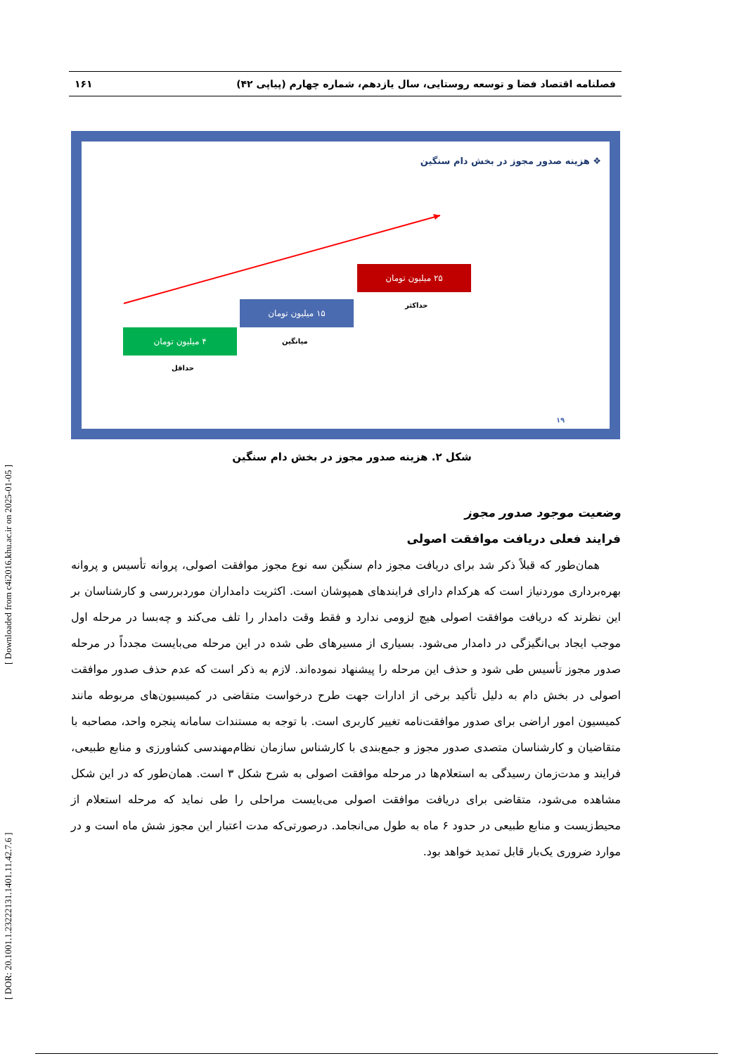[ DOR: 20.1001.1.23222131.1401.11.42.7.6 ] [ Downloaded from c4i2016.khu.ac.ir on 2025-01-05 ]
فصلنامه اقتصاد فضا و توسعه روستایی، سال یازدهم، شماره چهارم (پیاپی ۴۲) ۱۶۱
❖ هزینه صدور مجوز در بخش دام سنگین
۴ میلیون تومان
حداقل
۱۵ میلیون تومان
میانگین
۲۵ میلیون تومان
حداکثر
۱۹
شکل ۲. هزینه صدور مجوز در بخش دام سنگین
وضعیت موجود صدور مجوز
فرایند فعلی دریافت موافقت اصولی
همان‌طور که قبلاً ذکر شد برای دریافت مجوز دام سنگین سه نوع مجوز موافقت اصولی، پروانه تأسیس و پروانه بهره‌برداری موردنیاز است که هرکدام دارای فرایندهای همپوشان است. اکثریت دامداران موردبررسی و کارشناسان بر این نظرند که دریافت موافقت اصولی هیچ لزومی ندارد و فقط وقت دامدار را تلف می‌کند و چه‌بسا در مرحله اول موجب ایجاد بی‌انگیزگی در دامدار می‌شود. بسیاری از مسیرهای طی شده در این مرحله می‌بایست مجدداً در مرحله صدور مجوز تأسیس طی شود و حذف این مرحله را پیشنهاد نموده‌اند. لازم به ذکر است که عدم حذف صدور موافقت اصولی در بخش دام به دلیل تأکید برخی از ادارات جهت طرح درخواست متقاضی در کمیسیون‌های مربوطه مانند کمیسیون امور اراضی برای صدور موافقت‌نامه تغییر کاربری است. با توجه به مستندات سامانه پنجره واحد، مصاحبه با متقاضیان و کارشناسان متصدی صدور مجوز و جمع‌بندی با کارشناس سازمان نظام‌مهندسی کشاورزی و منابع طبیعی، فرایند و مدت‌زمان رسیدگی به استعلام‌ها در مرحله موافقت اصولی به شرح شکل ۳ است. همان‌طور که در این شکل مشاهده می‌شود، متقاضی برای دریافت موافقت اصولی می‌بایست مراحلی را طی نماید که مرحله استعلام از محیط‌زیست و منابع طبیعی در حدود ۶ ماه به طول می‌انجامد. درصورتی‌که مدت اعتبار این مجوز شش ماه است و در موارد ضروری یک‌بار قابل تمدید خواهد بود.